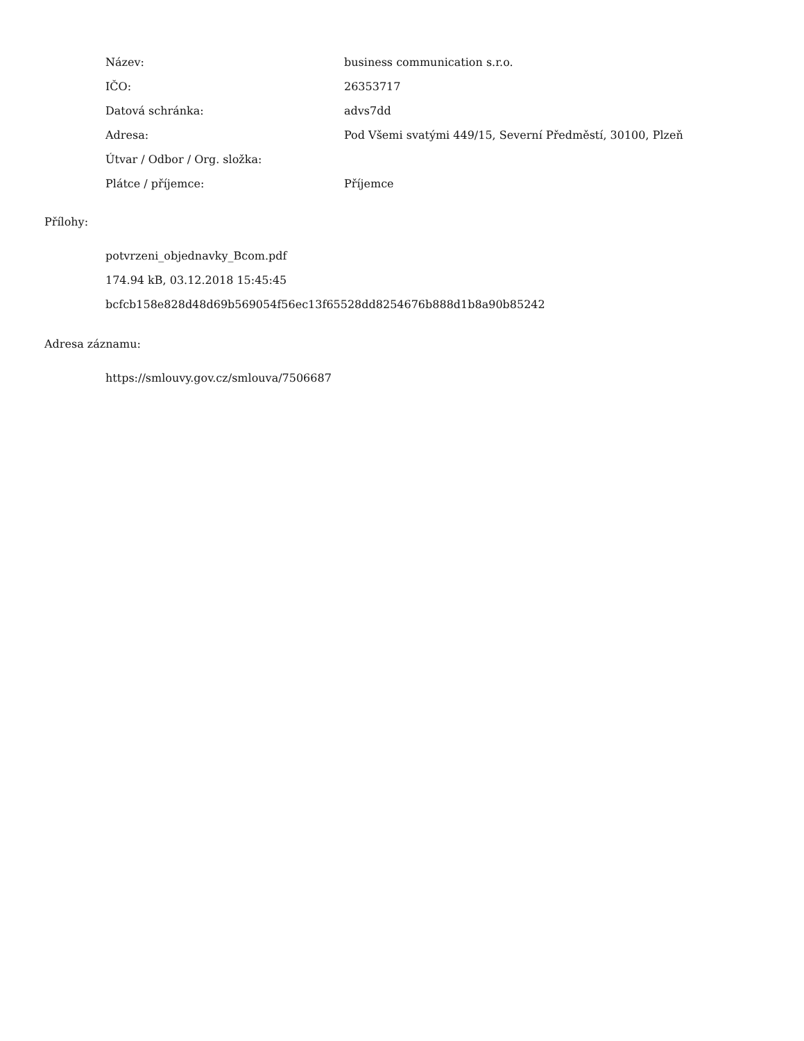| Název: | business communication s.r.o. |
| IČO: | 26353717 |
| Datová schránka: | advs7dd |
| Adresa: | Pod Všemi svatými 449/15, Severní Předměstí, 30100, Plzeň |
| Útvar / Odbor / Org. složka: | |
| Plátce / příjemce: | Příjemce |
Přílohy:
potvrzeni_objednavky_Bcom.pdf
174.94 kB, 03.12.2018 15:45:45
bcfcb158e828d48d69b569054f56ec13f65528dd8254676b888d1b8a90b85242
Adresa záznamu:
https://smlouvy.gov.cz/smlouva/7506687